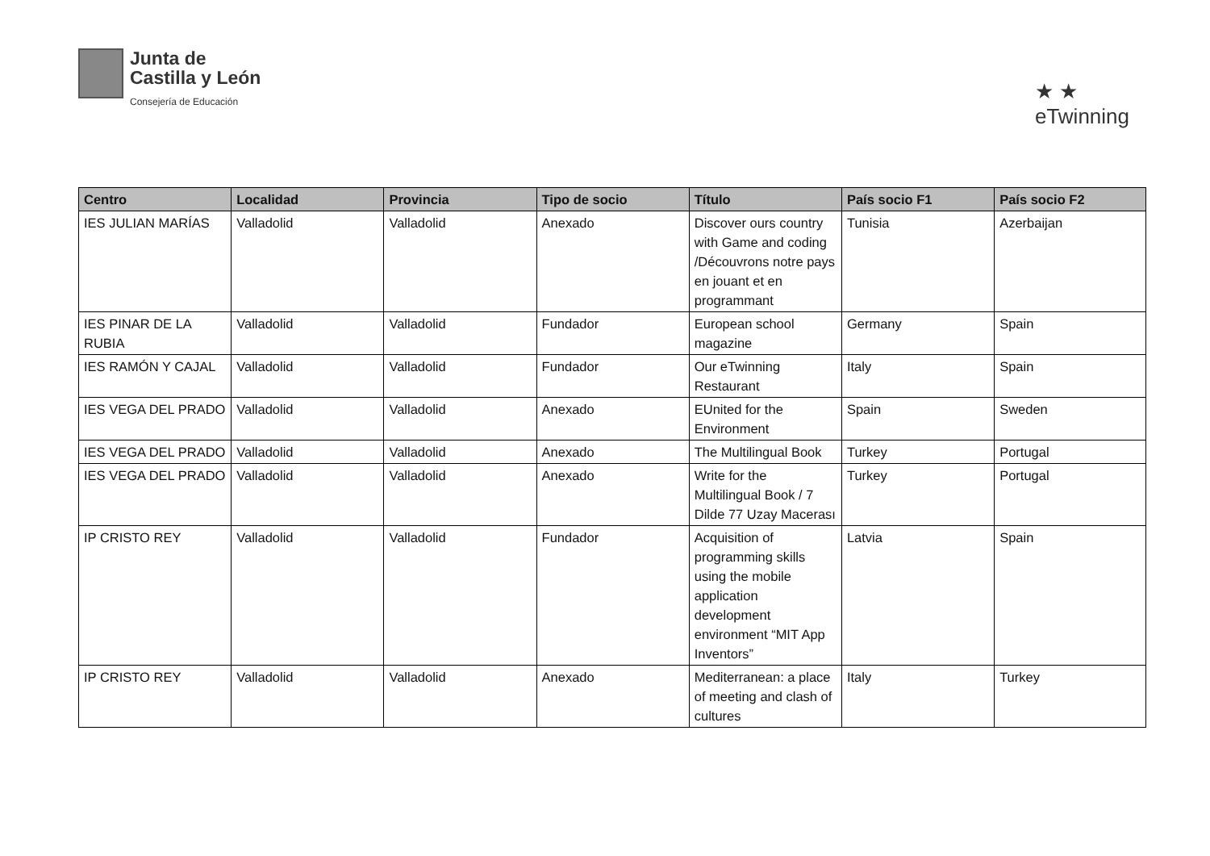Junta de
Castilla y León
Consejería de Educación
★ ★
eTwinning
| Centro | Localidad | Provincia | Tipo de socio | Título | País socio F1 | País socio F2 |
| --- | --- | --- | --- | --- | --- | --- |
| IES JULIAN MARÍAS | Valladolid | Valladolid | Anexado | Discover ours country with Game and coding /Découvrons notre pays en jouant et en programmant | Tunisia | Azerbaijan |
| IES PINAR DE LA RUBIA | Valladolid | Valladolid | Fundador | European school magazine | Germany | Spain |
| IES RAMÓN Y CAJAL | Valladolid | Valladolid | Fundador | Our eTwinning Restaurant | Italy | Spain |
| IES VEGA DEL PRADO | Valladolid | Valladolid | Anexado | EUnited for the Environment | Spain | Sweden |
| IES VEGA DEL PRADO | Valladolid | Valladolid | Anexado | The Multilingual Book | Turkey | Portugal |
| IES VEGA DEL PRADO | Valladolid | Valladolid | Anexado | Write for the Multilingual Book / 7 Dilde 77 Uzay Macerası | Turkey | Portugal |
| IP CRISTO REY | Valladolid | Valladolid | Fundador | Acquisition of programming skills using the mobile application development environment “MIT App Inventors” | Latvia | Spain |
| IP CRISTO REY | Valladolid | Valladolid | Anexado | Mediterranean: a place of meeting and clash of cultures | Italy | Turkey |